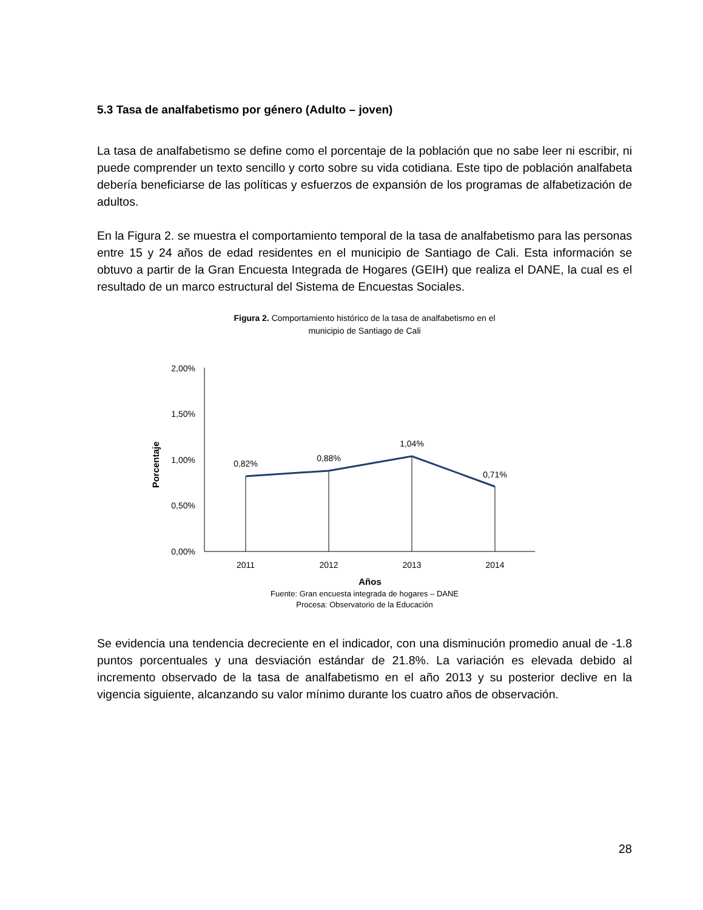5.3 Tasa de analfabetismo por género (Adulto – joven)
La tasa de analfabetismo se define como el porcentaje de la población que no sabe leer ni escribir, ni puede comprender un texto sencillo y corto sobre su vida cotidiana. Este tipo de población analfabeta debería beneficiarse de las políticas y esfuerzos de expansión de los programas de alfabetización de adultos.
En la Figura 2. se muestra el comportamiento temporal de la tasa de analfabetismo para las personas entre 15 y 24 años de edad residentes en el municipio de Santiago de Cali. Esta información se obtuvo a partir de la Gran Encuesta Integrada de Hogares (GEIH) que realiza el DANE, la cual es el resultado de un marco estructural del Sistema de Encuestas Sociales.
Figura 2. Comportamiento histórico de la tasa de analfabetismo en el
municipio de Santiago de Cali
2,00%
1,50%
1,00%
0,50%
0,00%
Porcentaje
0,82%
0,88%
1,04%
0,71%
2011
2012
2013
2014
Años
Fuente: Gran encuesta integrada de hogares – DANE
Procesa: Observatorio de la Educación
Se evidencia una tendencia decreciente en el indicador, con una disminución promedio anual de -1.8 puntos porcentuales y una desviación estándar de 21.8%. La variación es elevada debido al incremento observado de la tasa de analfabetismo en el año 2013 y su posterior declive en la vigencia siguiente, alcanzando su valor mínimo durante los cuatro años de observación.
28